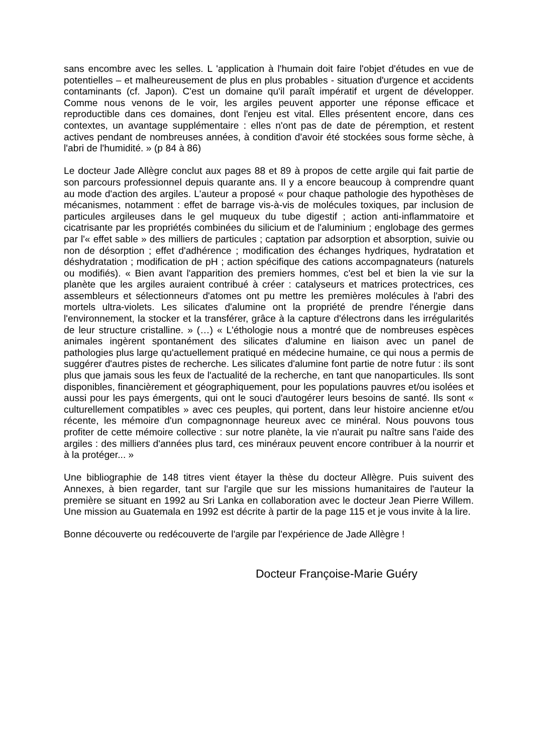sans encombre avec les selles. L 'application à l'humain doit faire l'objet d'études en vue de potentielles – et malheureusement de plus en plus probables - situation d'urgence et accidents contaminants (cf. Japon). C'est un domaine qu'il paraît impératif et urgent de développer. Comme nous venons de le voir, les argiles peuvent apporter une réponse efficace et reproductible dans ces domaines, dont l'enjeu est vital. Elles présentent encore, dans ces contextes, un avantage supplémentaire : elles n'ont pas de date de péremption, et restent actives pendant de nombreuses années, à condition d'avoir été stockées sous forme sèche, à l'abri de l'humidité. » (p 84 à 86)
Le docteur Jade Allègre conclut aux pages 88 et 89 à propos de cette argile qui fait partie de son parcours professionnel depuis quarante ans. Il y a encore beaucoup à comprendre quant au mode d'action des argiles. L'auteur a proposé « pour chaque pathologie des hypothèses de mécanismes, notamment : effet de barrage vis-à-vis de molécules toxiques, par inclusion de particules argileuses dans le gel muqueux du tube digestif ; action anti-inflammatoire et cicatrisante par les propriétés combinées du silicium et de l'aluminium ; englobage des germes par l'« effet sable » des milliers de particules ; captation par adsorption et absorption, suivie ou non de désorption ; effet d'adhérence ; modification des échanges hydriques, hydratation et déshydratation ; modification de pH ; action spécifique des cations accompagnateurs (naturels ou modifiés). « Bien avant l'apparition des premiers hommes, c'est bel et bien la vie sur la planète que les argiles auraient contribué à créer : catalyseurs et matrices protectrices, ces assembleurs et sélectionneurs d'atomes ont pu mettre les premières molécules à l'abri des mortels ultra-violets. Les silicates d'alumine ont la propriété de prendre l'énergie dans l'environnement, la stocker et la transférer, grâce à la capture d'électrons dans les irrégularités de leur structure cristalline. » (…) « L'éthologie nous a montré que de nombreuses espèces animales ingèrent spontanément des silicates d'alumine en liaison avec un panel de pathologies plus large qu'actuellement pratiqué en médecine humaine, ce qui nous a permis de suggérer d'autres pistes de recherche. Les silicates d'alumine font partie de notre futur : ils sont plus que jamais sous les feux de l'actualité de la recherche, en tant que nanoparticules. Ils sont disponibles, financièrement et géographiquement, pour les populations pauvres et/ou isolées et aussi pour les pays émergents, qui ont le souci d'autogérer leurs besoins de santé. Ils sont « culturellement compatibles » avec ces peuples, qui portent, dans leur histoire ancienne et/ou récente, les mémoire d'un compagnonnage heureux avec ce minéral. Nous pouvons tous profiter de cette mémoire collective : sur notre planète, la vie n'aurait pu naître sans l'aide des argiles : des milliers d'années plus tard, ces minéraux peuvent encore contribuer à la nourrir et à la protéger... »
Une bibliographie de 148 titres vient étayer la thèse du docteur Allègre. Puis suivent des Annexes, à bien regarder, tant sur l'argile que sur les missions humanitaires de l'auteur la première se situant en 1992 au Sri Lanka en collaboration avec le docteur Jean Pierre Willem. Une mission au Guatemala en 1992 est décrite à partir de la page 115 et je vous invite à la lire.
Bonne découverte ou redécouverte de l'argile par l'expérience de Jade Allègre !
Docteur Françoise-Marie Guéry